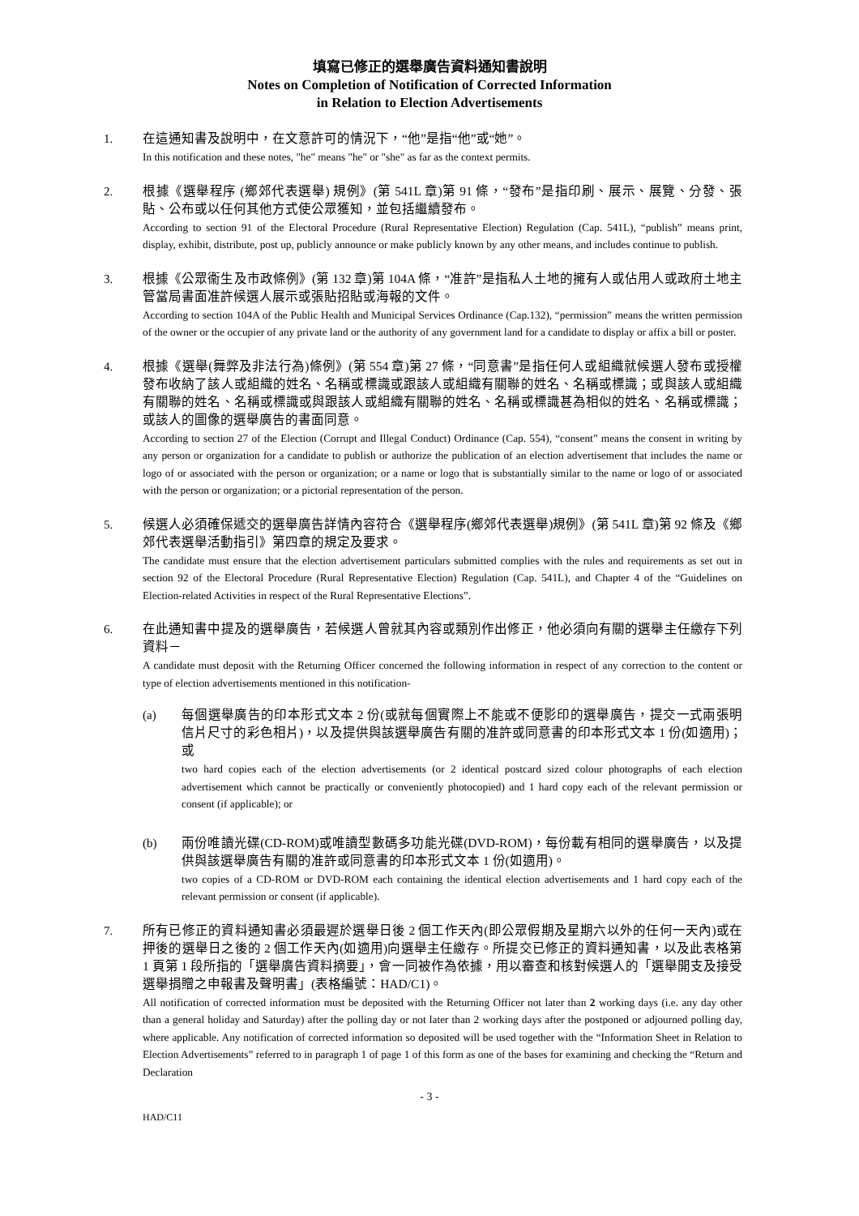填寫已修正的選舉廣告資料通知書說明
Notes on Completion of Notification of Corrected Information
in Relation to Election Advertisements
1. 在這通知書及說明中，在文意許可的情況下，“他”是指“他”或“她”。
In this notification and these notes, "he" means "he" or "she" as far as the context permits.
2. 根據《選舉程序 (鄉郊代表選舉) 規例》(第 541L 章)第 91 條，“發布”是指印刷、展示、展覽、分發、張貼、公布或以任何其他方式使公眾獲知，並包括繼續發布。
According to section 91 of the Electoral Procedure (Rural Representative Election) Regulation (Cap. 541L), “publish” means print, display, exhibit, distribute, post up, publicly announce or make publicly known by any other means, and includes continue to publish.
3. 根據《公眾衞生及市政條例》(第 132 章)第 104A 條，“准許”是指私人土地的擁有人或佔用人或政府土地主管當局書面准許候選人展示或張貼招貼或海報的文件。
According to section 104A of the Public Health and Municipal Services Ordinance (Cap.132), “permission” means the written permission of the owner or the occupier of any private land or the authority of any government land for a candidate to display or affix a bill or poster.
4. 根據《選舉(舞弊及非法行為)條例》(第 554 章)第 27 條，“同意書”是指任何人或組織就候選人發布或授權發布收納了該人或組織的姓名、名稱或標識或跟該人或組織有關聯的姓名、名稱或標識；或與該人或組織有關聯的姓名、名稱或標識或與跟該人或組織有關聯的姓名、名稱或標識甚為相似的姓名、名稱或標識；或該人的圖像的選舉廣告的書面同意。
According to section 27 of the Election (Corrupt and Illegal Conduct) Ordinance (Cap. 554), “consent” means the consent in writing by any person or organization for a candidate to publish or authorize the publication of an election advertisement that includes the name or logo of or associated with the person or organization; or a name or logo that is substantially similar to the name or logo of or associated with the person or organization; or a pictorial representation of the person.
5. 候選人必須確保遞交的選舉廣告詳情內容符合《選舉程序(鄉郊代表選舉)規例》(第 541L 章)第 92 條及《鄉郊代表選舉活動指引》第四章的規定及要求。
The candidate must ensure that the election advertisement particulars submitted complies with the rules and requirements as set out in section 92 of the Electoral Procedure (Rural Representative Election) Regulation (Cap. 541L), and Chapter 4 of the “Guidelines on Election-related Activities in respect of the Rural Representative Elections”.
6. 在此通知書中提及的選舉廣告，若候選人曾就其內容或類別作出修正，他必須向有關的選舉主任繳存下列資料－
A candidate must deposit with the Returning Officer concerned the following information in respect of any correction to the content or type of election advertisements mentioned in this notification-
(a) 每個選舉廣告的印本形式文本 2 份(或就每個實際上不能或不便影印的選舉廣告，提交一式兩張明信片尺寸的彩色相片)，以及提供與該選舉廣告有關的准許或同意書的印本形式文本 1 份(如適用)；或
two hard copies each of the election advertisements (or 2 identical postcard sized colour photographs of each election advertisement which cannot be practically or conveniently photocopied) and 1 hard copy each of the relevant permission or consent (if applicable); or
(b) 兩份唯讀光碟(CD-ROM)或唯讀型數碼多功能光碟(DVD-ROM)，每份載有相同的選舉廣告，以及提供與該選舉廣告有關的准許或同意書的印本形式文本 1 份(如適用)。
two copies of a CD-ROM or DVD-ROM each containing the identical election advertisements and 1 hard copy each of the relevant permission or consent (if applicable).
7. 所有已修正的資料通知書必須最遲於選舉日後 2 個工作天內(即公眾假期及星期六以外的任何一天內)或在押後的選舉日之後的 2 個工作天內(如適用)向選舉主任繳存。所提交已修正的資料通知書，以及此表格第 1 頁第 1 段所指的「選舉廣告資料摘要」，會一同被作為依據，用以審查和核對候選人的「選舉開支及接受選舉捐贈之申報書及聲明書」(表格編號：HAD/C1)。
All notification of corrected information must be deposited with the Returning Officer not later than 2 working days (i.e. any day other than a general holiday and Saturday) after the polling day or not later than 2 working days after the postponed or adjourned polling day, where applicable. Any notification of corrected information so deposited will be used together with the “Information Sheet in Relation to Election Advertisements” referred to in paragraph 1 of page 1 of this form as one of the bases for examining and checking the “Return and Declaration
- 3 -
HAD/C11